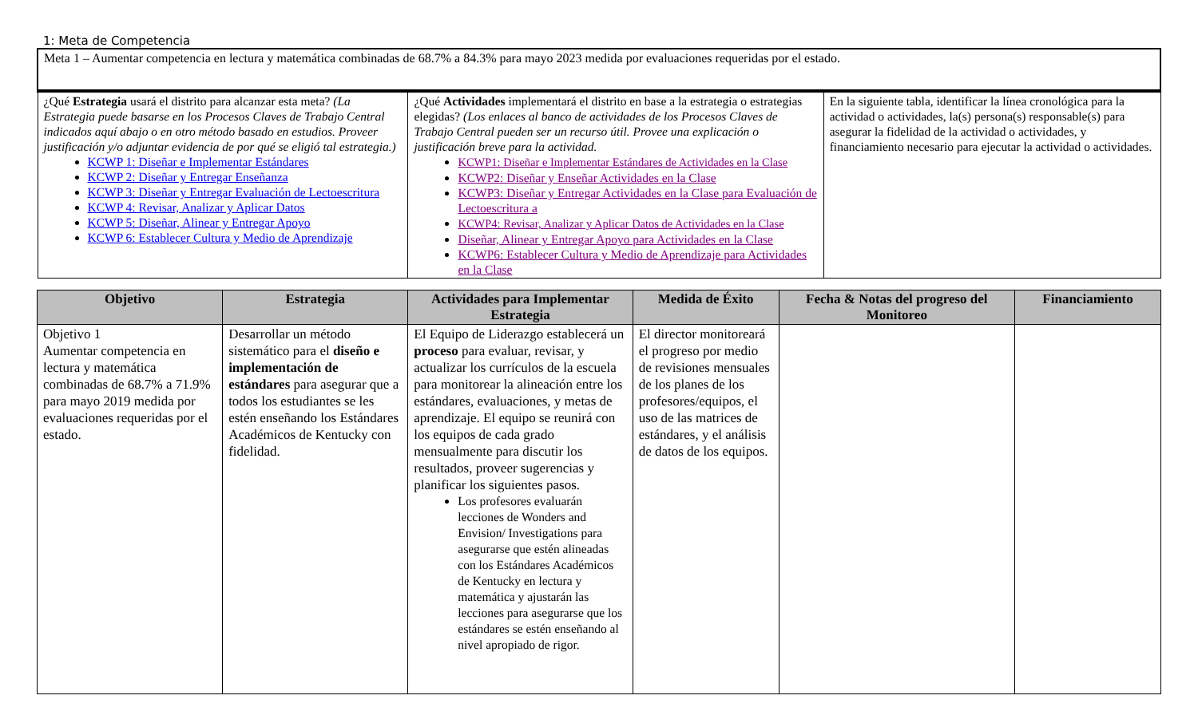1: Meta de Competencia
| Meta 1 – Aumentar competencia en lectura y matemática combinadas de 68.7% a 84.3% para mayo 2023 medida por evaluaciones requeridas por el estado. | | |
| ¿Qué Estrategia usará el distrito para alcanzar esta meta? (La Estrategia puede basarse en los Procesos Claves de Trabajo Central indicados aquí abajo o en otro método basado en estudios. Proveer justificación y/o adjuntar evidencia de por qué se eligió tal estrategia.) KCWP 1: Diseñar e Implementar Estándares KCWP 2: Diseñar y Entregar Enseñanza KCWP 3: Diseñar y Entregar Evaluación de Lectoescritura KCWP 4: Revisar, Analizar y Aplicar Datos KCWP 5: Diseñar, Alinear y Entregar Apoyo KCWP 6: Establecer Cultura y Medio de Aprendizaje | ¿Qué Actividades implementará el distrito en base a la estrategia o estrategias elegidas? (Los enlaces al banco de actividades de los Procesos Claves de Trabajo Central pueden ser un recurso útil. Provee una explicación o justificación breve para la actividad. KCWP1: Diseñar e Implementar Estándares de Actividades en la Clase KCWP2: Diseñar y Enseñar Actividades en la Clase KCWP3: Diseñar y Entregar Actividades en la Clase para Evaluación de Lectoescritura a KCWP4: Revisar, Analizar y Aplicar Datos de Actividades en la Clase Diseñar, Alinear y Entregar Apoyo para Actividades en la Clase KCWP6: Establecer Cultura y Medio de Aprendizaje para Actividades en la Clase | En la siguiente tabla, identificar la línea cronológica para la actividad o actividades, la(s) persona(s) responsable(s) para asegurar la fidelidad de la actividad o actividades, y financiamiento necesario para ejecutar la actividad o actividades. |
| Objetivo | Estrategia | Actividades para Implementar Estrategia | Medida de Éxito | Fecha & Notas del progreso del Monitoreo | Financiamiento |
| --- | --- | --- | --- | --- | --- |
| Objetivo 1 Aumentar competencia en lectura y matemática combinadas de 68.7% a 71.9% para mayo 2019 medida por evaluaciones requeridas por el estado. | Desarrollar un método sistemático para el diseño e implementación de estándares para asegurar que a todos los estudiantes se les estén enseñando los Estándares Académicos de Kentucky con fidelidad. | El Equipo de Liderazgo establecerá un proceso para evaluar, revisar, y actualizar los currículos de la escuela para monitorear la alineación entre los estándares, evaluaciones, y metas de aprendizaje. El equipo se reunirá con los equipos de cada grado mensualmente para discutir los resultados, proveer sugerencias y planificar los siguientes pasos. Los profesores evaluarán lecciones de Wonders and Envision/ Investigations para asegurarse que estén alineadas con los Estándares Académicos de Kentucky en lectura y matemática y ajustarán las lecciones para asegurarse que los estándares se estén enseñando al nivel apropiado de rigor. | El director monitoreará el progreso por medio de revisiones mensuales de los planes de los profesores/equipos, el uso de las matrices de estándares, y el análisis de datos de los equipos. | | |